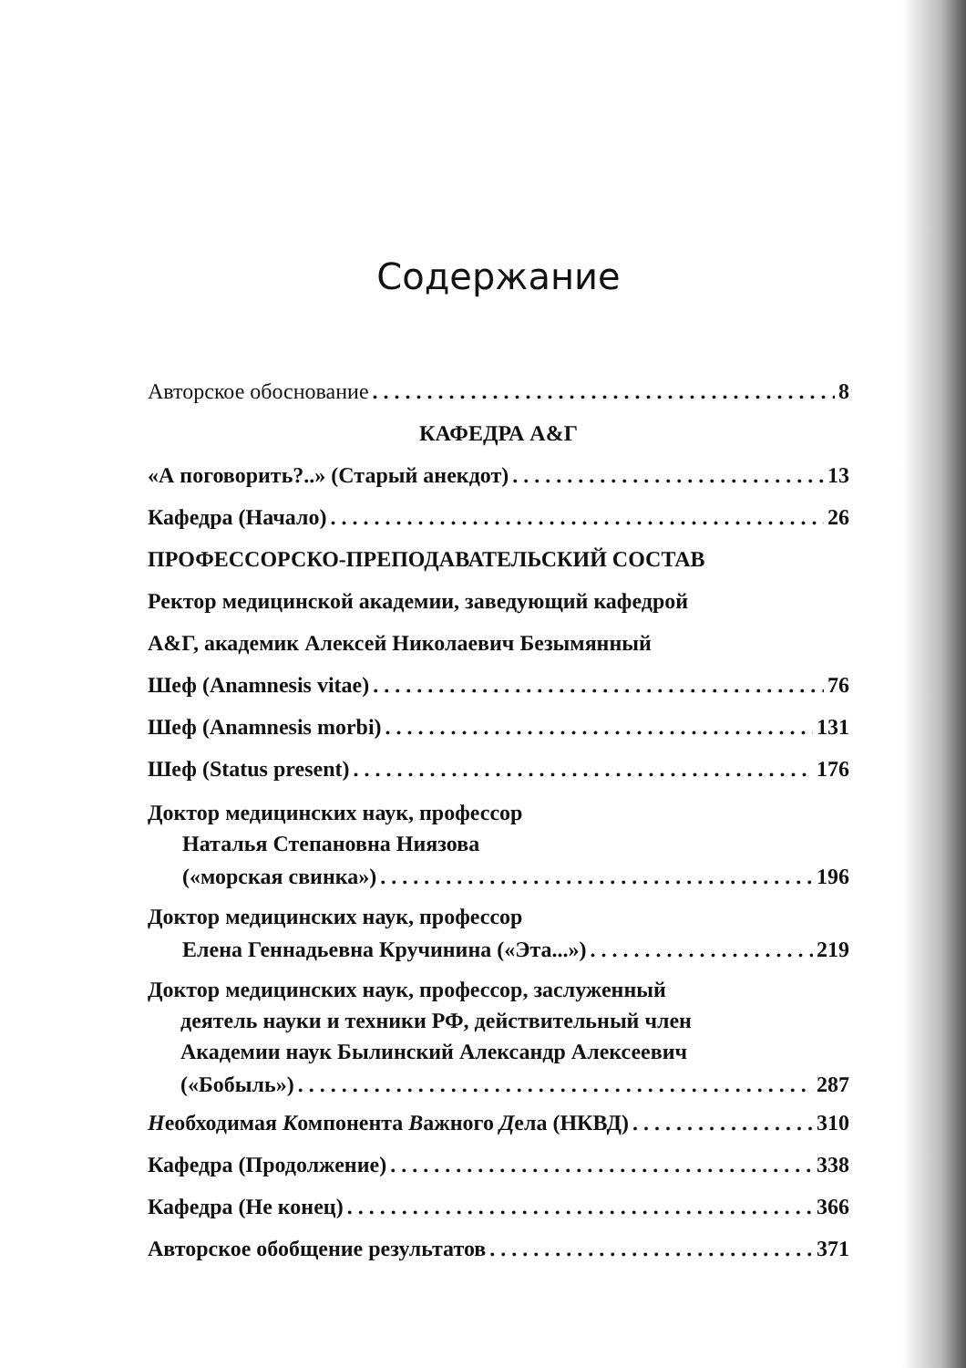Содержание
Авторское обоснование 8
КАФЕДРА А&Г
«А поговорить?..» (Старый анекдот) 13
Кафедра (Начало) 26
ПРОФЕССОРСКО-ПРЕПОДАВАТЕЛЬСКИЙ СОСТАВ
Ректор медицинской академии, заведующий кафедрой
А&Г, академик Алексей Николаевич Безымянный
Шеф (Anamnesis vitae) 76
Шеф (Anamnesis morbi) 131
Шеф (Status present) 176
Доктор медицинских наук, профессор
Наталья Степановна Ниязова
(«морская свинка») 196
Доктор медицинских наук, профессор
Елена Геннадьевна Кручинина («Эта...») 219
Доктор медицинских наук, профессор, заслуженный
деятель науки и техники РФ, действительный член
Академии наук Былинский Александр Алексеевич
(«Бобыль») 287
Необходимая Компонента Важного Дела (НКВД) 310
Кафедра (Продолжение) 338
Кафедра (Не конец) 366
Авторское обобщение результатов 371